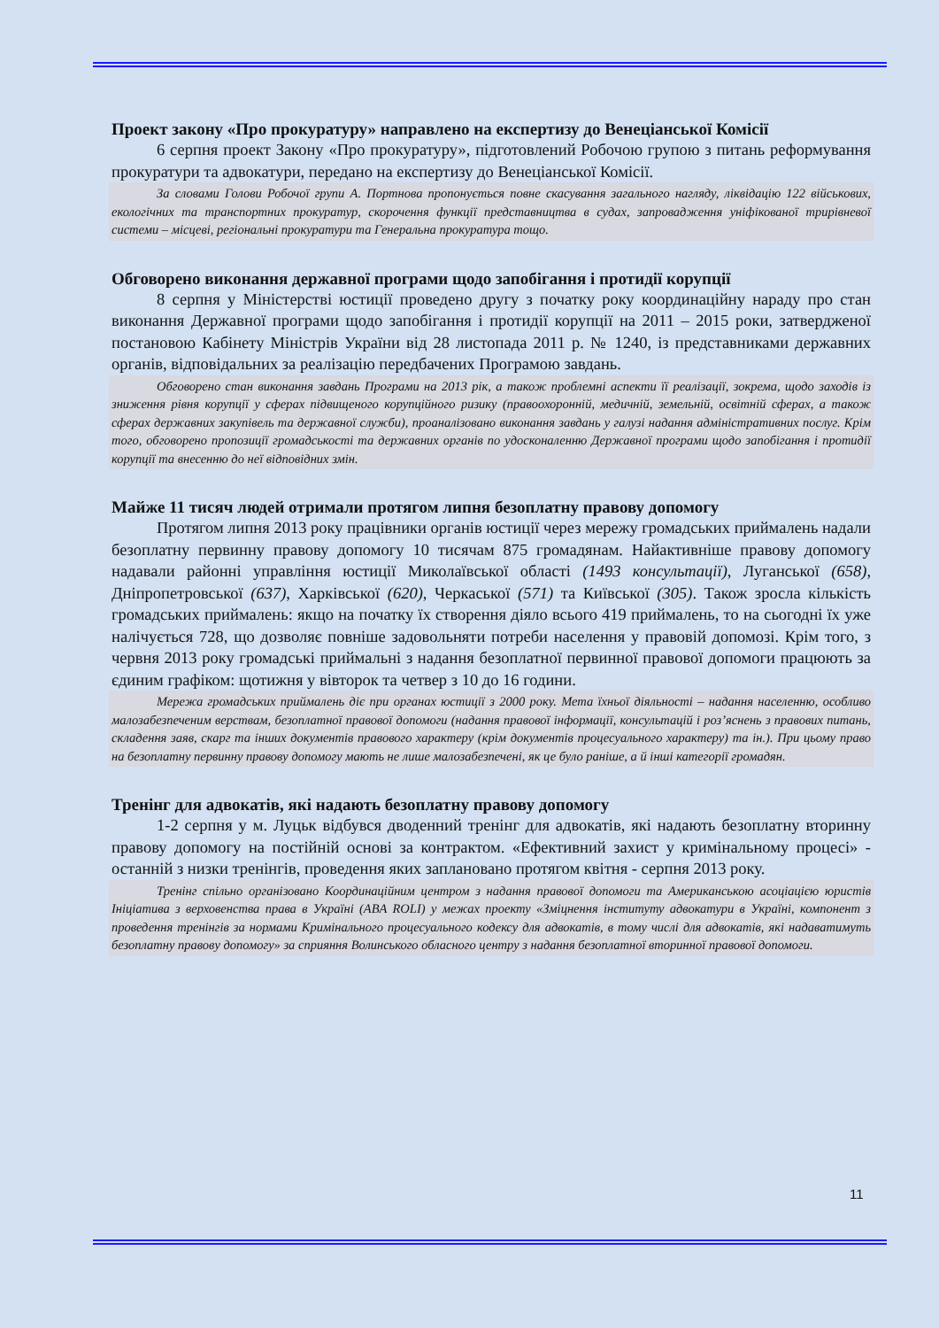Проект закону «Про прокуратуру» направлено на експертизу до Венеціанської Комісії
6 серпня проект Закону «Про прокуратуру», підготовлений Робочою групою з питань реформування прокуратури та адвокатури, передано на експертизу до Венеціанської Комісії.
За словами Голови Робочої групи А. Портнова пропонується повне скасування загального нагляду, ліквідацію 122 військових, екологічних та транспортних прокуратур, скорочення функції представництва в судах, запровадження уніфікованої трирівневої системи – місцеві, регіональні прокуратури та Генеральна прокуратура тощо.
Обговорено виконання державної програми щодо запобігання і протидії корупції
8 серпня у Міністерстві юстиції проведено другу з початку року координаційну нараду про стан виконання Державної програми щодо запобігання і протидії корупції на 2011 – 2015 роки, затвердженої постановою Кабінету Міністрів України від 28 листопада 2011 р. № 1240, із представниками державних органів, відповідальних за реалізацію передбачених Програмою завдань.
Обговорено стан виконання завдань Програми на 2013 рік, а також проблемні аспекти її реалізації, зокрема, щодо заходів із зниження рівня корупції у сферах підвищеного корупційного ризику (правоохоронній, медичній, земельній, освітній сферах, а також сферах державних закупівель та державної служби), проаналізовано виконання завдань у галузі надання адміністративних послуг. Крім того, обговорено пропозиції громадськості та державних органів по удосконаленню Державної програми щодо запобігання і протидії корупції та внесенню до неї відповідних змін.
Майже 11 тисяч людей отримали протягом липня безоплатну правову допомогу
Протягом липня 2013 року працівники органів юстиції через мережу громадських приймалень надали безоплатну первинну правову допомогу 10 тисячам 875 громадянам. Найактивніше правову допомогу надавали районні управління юстиції Миколаївської області (1493 консультації), Луганської (658), Дніпропетровської (637), Харківської (620), Черкаської (571) та Київської (305). Також зросла кількість громадських приймалень: якщо на початку їх створення діяло всього 419 приймалень, то на сьогодні їх уже налічується 728, що дозволяє повніше задовольняти потреби населення у правовій допомозі. Крім того, з червня 2013 року громадські приймальні з надання безоплатної первинної правової допомоги працюють за єдиним графіком: щотижня у вівторок та четвер з 10 до 16 години.
Мережа громадських приймалень діє при органах юстиції з 2000 року. Мета їхньої діяльності – надання населенню, особливо малозабезпеченим верствам, безоплатної правової допомоги (надання правової інформації, консультацій і роз’яснень з правових питань, складення заяв, скарг та інших документів правового характеру (крім документів процесуального характеру) та ін.). При цьому право на безоплатну первинну правову допомогу мають не лише малозабезпечені, як це було раніше, а й інші категорії громадян.
Тренінг для адвокатів, які надають безоплатну правову допомогу
1-2 серпня у м. Луцьк відбувся дводенний тренінг для адвокатів, які надають безоплатну вторинну правову допомогу на постійній основі за контрактом. «Ефективний захист у кримінальному процесі» - останній з низки тренінгів, проведення яких заплановано протягом квітня - серпня 2013 року.
Тренінг спільно організовано Координаційним центром з надання правової допомоги та Американською асоціацією юристів Ініціатива з верховенства права в Україні (ABA ROLI) у межах проекту «Зміцнення інституту адвокатури в Україні, компонент з проведення тренінгів за нормами Кримінального процесуального кодексу для адвокатів, в тому числі для адвокатів, які надаватимуть безоплатну правову допомогу» за сприяння Волинського обласного центру з надання безоплатної вторинної правової допомоги.
11